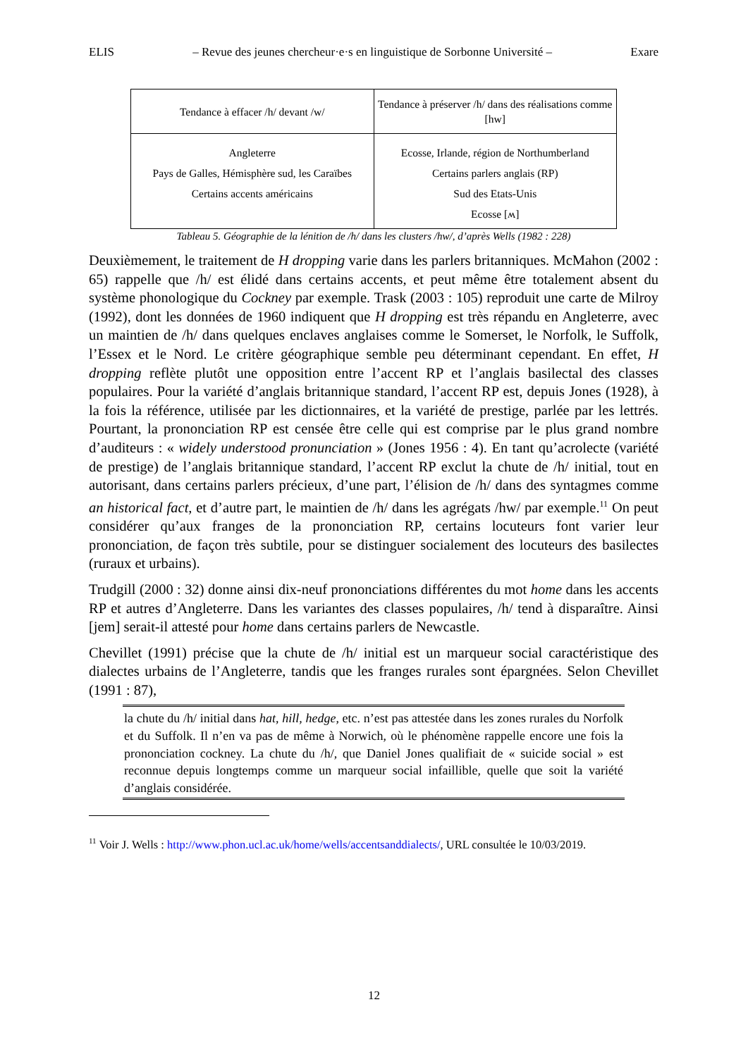ELIS – Revue des jeunes chercheur·e·s en linguistique de Sorbonne Université – Exare
| Tendance à effacer /h/ devant /w/ | Tendance à préserver /h/ dans des réalisations comme [hw] |
| Angleterre Pays de Galles, Hémisphère sud, les Caraïbes Certains accents américains | Ecosse, Irlande, région de Northumberland Certains parlers anglais (RP) Sud des Etats-Unis Ecosse [ʍ] |
Tableau 5. Géographie de la lénition de /h/ dans les clusters /hw/, d’après Wells (1982 : 228)
Deuxièmement, le traitement de H dropping varie dans les parlers britanniques. McMahon (2002 : 65) rappelle que /h/ est élidé dans certains accents, et peut même être totalement absent du système phonologique du Cockney par exemple. Trask (2003 : 105) reproduit une carte de Milroy (1992), dont les données de 1960 indiquent que H dropping est très répandu en Angleterre, avec un maintien de /h/ dans quelques enclaves anglaises comme le Somerset, le Norfolk, le Suffolk, l’Essex et le Nord. Le critère géographique semble peu déterminant cependant. En effet, H dropping reflète plutôt une opposition entre l’accent RP et l’anglais basilectal des classes populaires. Pour la variété d’anglais britannique standard, l’accent RP est, depuis Jones (1928), à la fois la référence, utilisée par les dictionnaires, et la variété de prestige, parlée par les lettrés. Pourtant, la prononciation RP est censée être celle qui est comprise par le plus grand nombre d’auditeurs : « widely understood pronunciation » (Jones 1956 : 4). En tant qu’acrolecte (variété de prestige) de l’anglais britannique standard, l’accent RP exclut la chute de /h/ initial, tout en autorisant, dans certains parlers précieux, d’une part, l’élision de /h/ dans des syntagmes comme an historical fact, et d’autre part, le maintien de /h/ dans les agrégats /hw/ par exemple.<sup>11</sup> On peut considérer qu’aux franges de la prononciation RP, certains locuteurs font varier leur prononciation, de façon très subtile, pour se distinguer socialement des locuteurs des basilectes (ruraux et urbains).
Trudgill (2000 : 32) donne ainsi dix-neuf prononciations différentes du mot home dans les accents RP et autres d’Angleterre. Dans les variantes des classes populaires, /h/ tend à disparaître. Ainsi [jem] serait-il attesté pour home dans certains parlers de Newcastle.
Chevillet (1991) précise que la chute de /h/ initial est un marqueur social caractéristique des dialectes urbains de l’Angleterre, tandis que les franges rurales sont épargnées. Selon Chevillet (1991 : 87),
la chute du /h/ initial dans hat, hill, hedge, etc. n’est pas attestée dans les zones rurales du Norfolk et du Suffolk. Il n’en va pas de même à Norwich, où le phénomène rappelle encore une fois la prononciation cockney. La chute du /h/, que Daniel Jones qualifiait de « suicide social » est reconnue depuis longtemps comme un marqueur social infaillible, quelle que soit la variété d’anglais considérée.
<sup>11</sup> Voir J. Wells : http://www.phon.ucl.ac.uk/home/wells/accentsanddialects/, URL consultée le 10/03/2019.
12